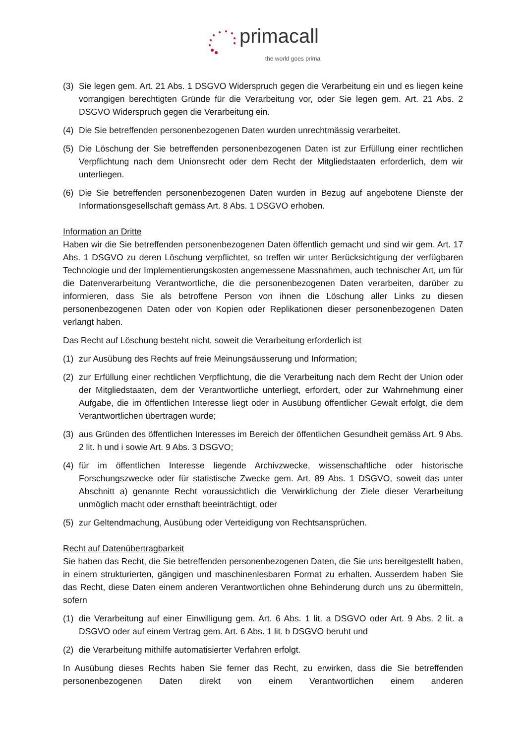primacall
the world goes prima
(3) Sie legen gem. Art. 21 Abs. 1 DSGVO Widerspruch gegen die Verarbeitung ein und es liegen keine vorrangigen berechtigten Gründe für die Verarbeitung vor, oder Sie legen gem. Art. 21 Abs. 2 DSGVO Widerspruch gegen die Verarbeitung ein.
(4) Die Sie betreffenden personenbezogenen Daten wurden unrechtmässig verarbeitet.
(5) Die Löschung der Sie betreffenden personenbezogenen Daten ist zur Erfüllung einer rechtlichen Verpflichtung nach dem Unionsrecht oder dem Recht der Mitgliedstaaten erforderlich, dem wir unterliegen.
(6) Die Sie betreffenden personenbezogenen Daten wurden in Bezug auf angebotene Dienste der Informationsgesellschaft gemäss Art. 8 Abs. 1 DSGVO erhoben.
Information an Dritte
Haben wir die Sie betreffenden personenbezogenen Daten öffentlich gemacht und sind wir gem. Art. 17 Abs. 1 DSGVO zu deren Löschung verpflichtet, so treffen wir unter Berücksichtigung der verfügbaren Technologie und der Implementierungskosten angemessene Massnahmen, auch technischer Art, um für die Datenverarbeitung Verantwortliche, die die personenbezogenen Daten verarbeiten, darüber zu informieren, dass Sie als betroffene Person von ihnen die Löschung aller Links zu diesen personenbezogenen Daten oder von Kopien oder Replikationen dieser personenbezogenen Daten verlangt haben.
Das Recht auf Löschung besteht nicht, soweit die Verarbeitung erforderlich ist
(1) zur Ausübung des Rechts auf freie Meinungsäusserung und Information;
(2) zur Erfüllung einer rechtlichen Verpflichtung, die die Verarbeitung nach dem Recht der Union oder der Mitgliedstaaten, dem der Verantwortliche unterliegt, erfordert, oder zur Wahrnehmung einer Aufgabe, die im öffentlichen Interesse liegt oder in Ausübung öffentlicher Gewalt erfolgt, die dem Verantwortlichen übertragen wurde;
(3) aus Gründen des öffentlichen Interesses im Bereich der öffentlichen Gesundheit gemäss Art. 9 Abs. 2 lit. h und i sowie Art. 9 Abs. 3 DSGVO;
(4) für im öffentlichen Interesse liegende Archivzwecke, wissenschaftliche oder historische Forschungszwecke oder für statistische Zwecke gem. Art. 89 Abs. 1 DSGVO, soweit das unter Abschnitt a) genannte Recht voraussichtlich die Verwirklichung der Ziele dieser Verarbeitung unmöglich macht oder ernsthaft beeinträchtigt, oder
(5) zur Geltendmachung, Ausübung oder Verteidigung von Rechtsansprüchen.
Recht auf Datenübertragbarkeit
Sie haben das Recht, die Sie betreffenden personenbezogenen Daten, die Sie uns bereitgestellt haben, in einem strukturierten, gängigen und maschinenlesbaren Format zu erhalten. Ausserdem haben Sie das Recht, diese Daten einem anderen Verantwortlichen ohne Behinderung durch uns zu übermitteln, sofern
(1) die Verarbeitung auf einer Einwilligung gem. Art. 6 Abs. 1 lit. a DSGVO oder Art. 9 Abs. 2 lit. a DSGVO oder auf einem Vertrag gem. Art. 6 Abs. 1 lit. b DSGVO beruht und
(2) die Verarbeitung mithilfe automatisierter Verfahren erfolgt.
In Ausübung dieses Rechts haben Sie ferner das Recht, zu erwirken, dass die Sie betreffenden personenbezogenen Daten direkt von einem Verantwortlichen einem anderen